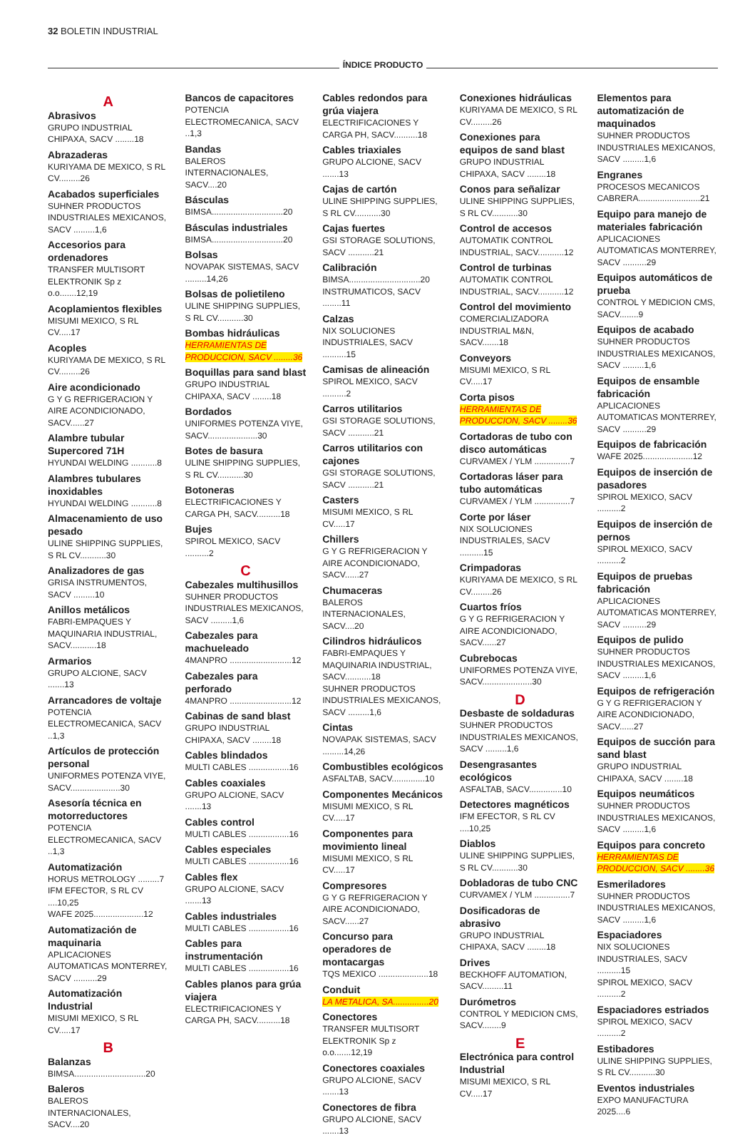32 BOLETIN INDUSTRIAL
ÍNDICE PRODUCTO
A
Abrasivos
GRUPO INDUSTRIAL CHIPAXA, SACV ........18
Abrazaderas
KURIYAMA DE MEXICO, S RL CV.........26
Acabados superficiales
SUHNER PRODUCTOS INDUSTRIALES MEXICANOS, SACV .........1,6
Accesorios para ordenadores
TRANSFER MULTISORT ELEKTRONIK Sp z o.o.......12,19
Acoplamientos flexibles
MISUMI MEXICO, S RL CV.....17
Acoples
KURIYAMA DE MEXICO, S RL CV.........26
Aire acondicionado
G Y G REFRIGERACION Y AIRE ACONDICIONADO, SACV......27
Alambre tubular Supercored 71H
HYUNDAI WELDING ...........8
Alambres tubulares inoxidables
HYUNDAI WELDING ...........8
Almacenamiento de uso pesado
ULINE SHIPPING SUPPLIES, S RL CV...........30
Analizadores de gas
GRISA INSTRUMENTOS, SACV .........10
Anillos metálicos
FABRI-EMPAQUES Y MAQUINARIA INDUSTRIAL, SACV...........18
Armarios
GRUPO ALCIONE, SACV .......13
Arrancadores de voltaje
POTENCIA ELECTROMECANICA, SACV ..1,3
Artículos de protección personal
UNIFORMES POTENZA VIYE, SACV.....................30
Asesoría técnica en motorreductores
POTENCIA ELECTROMECANICA, SACV ..1,3
Automatización
HORUS METROLOGY .........7
IFM EFECTOR, S RL CV ....10,25
WAFE 2025.....................12
Automatización de maquinaria
APLICACIONES AUTOMATICAS MONTERREY, SACV ..........29
Automatización Industrial
MISUMI MEXICO, S RL CV.....17
B
Balanzas
BIMSA..............................20
Baleros
BALEROS INTERNACIONALES, SACV....20
Bancos de capacitores
POTENCIA ELECTROMECANICA, SACV ..1,3
Bandas
BALEROS INTERNACIONALES, SACV....20
Básculas
BIMSA..............................20
Básculas industriales
BIMSA..............................20
Bolsas
NOVAPAK SISTEMAS, SACV .........14,26
Bolsas de polietileno
ULINE SHIPPING SUPPLIES, S RL CV...........30
Bombas hidráulicas
HERRAMIENTAS DE PRODUCCION, SACV ........36
Boquillas para sand blast
GRUPO INDUSTRIAL CHIPAXA, SACV ........18
Bordados
UNIFORMES POTENZA VIYE, SACV.....................30
Botes de basura
ULINE SHIPPING SUPPLIES, S RL CV...........30
Botoneras
ELECTRIFICACIONES Y CARGA PH, SACV..........18
Bujes
SPIROL MEXICO, SACV ..........2
C
Cabezales multihusillos
SUHNER PRODUCTOS INDUSTRIALES MEXICANOS, SACV .........1,6
Cabezales para machueleado
4MANPRO ..........................12
Cabezales para perforado
4MANPRO ..........................12
Cabinas de sand blast
GRUPO INDUSTRIAL CHIPAXA, SACV ........18
Cables blindados
MULTI CABLES .................16
Cables coaxiales
GRUPO ALCIONE, SACV .......13
Cables control
MULTI CABLES .................16
Cables especiales
MULTI CABLES .................16
Cables flex
GRUPO ALCIONE, SACV .......13
Cables industriales
MULTI CABLES .................16
Cables para instrumentación
MULTI CABLES .................16
Cables planos para grúa viajera
ELECTRIFICACIONES Y CARGA PH, SACV..........18
Cables redondos para grúa viajera
ELECTRIFICACIONES Y CARGA PH, SACV..........18
Cables triaxiales
GRUPO ALCIONE, SACV .......13
Cajas de cartón
ULINE SHIPPING SUPPLIES, S RL CV...........30
Cajas fuertes
GSI STORAGE SOLUTIONS, SACV ...........21
Calibración
BIMSA..............................20
INSTRUMATICOS, SACV ........11
Calzas
NIX SOLUCIONES INDUSTRIALES, SACV ..........15
Camisas de alineación
SPIROL MEXICO, SACV ..........2
Carros utilitarios
GSI STORAGE SOLUTIONS, SACV ...........21
Carros utilitarios con cajones
GSI STORAGE SOLUTIONS, SACV ...........21
Casters
MISUMI MEXICO, S RL CV.....17
Chillers
G Y G REFRIGERACION Y AIRE ACONDICIONADO, SACV......27
Chumaceras
BALEROS INTERNACIONALES, SACV....20
Cilindros hidráulicos
FABRI-EMPAQUES Y MAQUINARIA INDUSTRIAL, SACV...........18
SUHNER PRODUCTOS INDUSTRIALES MEXICANOS, SACV .........1,6
Cintas
NOVAPAK SISTEMAS, SACV .........14,26
Combustibles ecológicos
ASFALTAB, SACV..............10
Componentes Mecánicos
MISUMI MEXICO, S RL CV.....17
Componentes para movimiento lineal
MISUMI MEXICO, S RL CV.....17
Compresores
G Y G REFRIGERACION Y AIRE ACONDICIONADO, SACV......27
Concurso para operadores de montacargas
TQS MEXICO .....................18
Conduit
LA METALICA, SA...............20
Conectores
TRANSFER MULTISORT ELEKTRONIK Sp z o.o.......12,19
Conectores coaxiales
GRUPO ALCIONE, SACV .......13
Conectores de fibra
GRUPO ALCIONE, SACV .......13
Conexiones hidráulicas
KURIYAMA DE MEXICO, S RL CV.........26
Conexiones para equipos de sand blast
GRUPO INDUSTRIAL CHIPAXA, SACV ........18
Conos para señalizar
ULINE SHIPPING SUPPLIES, S RL CV...........30
Control de accesos
AUTOMATIK CONTROL INDUSTRIAL, SACV...........12
Control de turbinas
AUTOMATIK CONTROL INDUSTRIAL, SACV...........12
Control del movimiento
COMERCIALIZADORA INDUSTRIAL M&N, SACV.......18
Conveyors
MISUMI MEXICO, S RL CV.....17
Corta pisos
HERRAMIENTAS DE PRODUCCION, SACV ........36
Cortadoras de tubo con disco automáticas
CURVAMEX / YLM ...............7
Cortadoras láser para tubo automáticas
CURVAMEX / YLM ...............7
Corte por láser
NIX SOLUCIONES INDUSTRIALES, SACV ..........15
Crimpadoras
KURIYAMA DE MEXICO, S RL CV.........26
Cuartos fríos
G Y G REFRIGERACION Y AIRE ACONDICIONADO, SACV......27
Cubrebocas
UNIFORMES POTENZA VIYE, SACV.....................30
D
Desbaste de soldaduras
SUHNER PRODUCTOS INDUSTRIALES MEXICANOS, SACV .........1,6
Desengrasantes ecológicos
ASFALTAB, SACV..............10
Detectores magnéticos
IFM EFECTOR, S RL CV ....10,25
Diablos
ULINE SHIPPING SUPPLIES, S RL CV...........30
Dobladoras de tubo CNC
CURVAMEX / YLM ...............7
Dosificadoras de abrasivo
GRUPO INDUSTRIAL CHIPAXA, SACV ........18
Drives
BECKHOFF AUTOMATION, SACV.........11
Durómetros
CONTROL Y MEDICION CMS, SACV........9
E
Electrónica para control Industrial
MISUMI MEXICO, S RL CV.....17
Elementos para automatización de maquinados
SUHNER PRODUCTOS INDUSTRIALES MEXICANOS, SACV .........1,6
Engranes
PROCESOS MECANICOS CABRERA..........................21
Equipo para manejo de materiales fabricación
APLICACIONES AUTOMATICAS MONTERREY, SACV ..........29
Equipos automáticos de prueba
CONTROL Y MEDICION CMS, SACV........9
Equipos de acabado
SUHNER PRODUCTOS INDUSTRIALES MEXICANOS, SACV .........1,6
Equipos de ensamble fabricación
APLICACIONES AUTOMATICAS MONTERREY, SACV ..........29
Equipos de fabricación
WAFE 2025.....................12
Equipos de inserción de pasadores
SPIROL MEXICO, SACV ..........2
Equipos de inserción de pernos
SPIROL MEXICO, SACV ..........2
Equipos de pruebas fabricación
APLICACIONES AUTOMATICAS MONTERREY, SACV ..........29
Equipos de pulido
SUHNER PRODUCTOS INDUSTRIALES MEXICANOS, SACV .........1,6
Equipos de refrigeración
G Y G REFRIGERACION Y AIRE ACONDICIONADO, SACV......27
Equipos de succión para sand blast
GRUPO INDUSTRIAL CHIPAXA, SACV ........18
Equipos neumáticos
SUHNER PRODUCTOS INDUSTRIALES MEXICANOS, SACV .........1,6
Equipos para concreto
HERRAMIENTAS DE PRODUCCION, SACV ........36
Esmeriladores
SUHNER PRODUCTOS INDUSTRIALES MEXICANOS, SACV .........1,6
Espaciadores
NIX SOLUCIONES INDUSTRIALES, SACV ..........15
SPIROL MEXICO, SACV ..........2
Espaciadores estriados
SPIROL MEXICO, SACV ..........2
Estibadores
ULINE SHIPPING SUPPLIES, S RL CV...........30
Eventos industriales
EXPO MANUFACTURA 2025....6